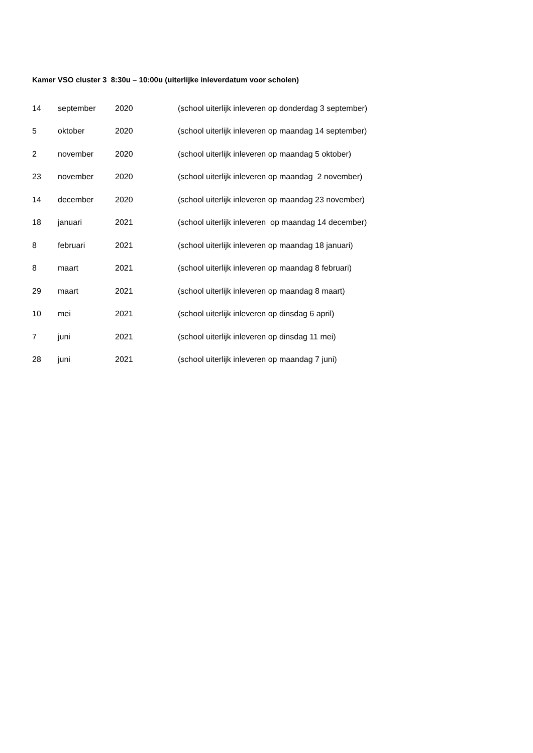Kamer VSO cluster 3 8:30u – 10:00u (uiterlijke inleverdatum voor scholen)
| 14 | september | 2020 | (school uiterlijk inleveren op donderdag 3 september) |
| 5 | oktober | 2020 | (school uiterlijk inleveren op maandag 14 september) |
| 2 | november | 2020 | (school uiterlijk inleveren op maandag 5 oktober) |
| 23 | november | 2020 | (school uiterlijk inleveren op maandag 2 november) |
| 14 | december | 2020 | (school uiterlijk inleveren op maandag 23 november) |
| 18 | januari | 2021 | (school uiterlijk inleveren op maandag 14 december) |
| 8 | februari | 2021 | (school uiterlijk inleveren op maandag 18 januari) |
| 8 | maart | 2021 | (school uiterlijk inleveren op maandag 8 februari) |
| 29 | maart | 2021 | (school uiterlijk inleveren op maandag 8 maart) |
| 10 | mei | 2021 | (school uiterlijk inleveren op dinsdag 6 april) |
| 7 | juni | 2021 | (school uiterlijk inleveren op dinsdag 11 mei) |
| 28 | juni | 2021 | (school uiterlijk inleveren op maandag 7 juni) |